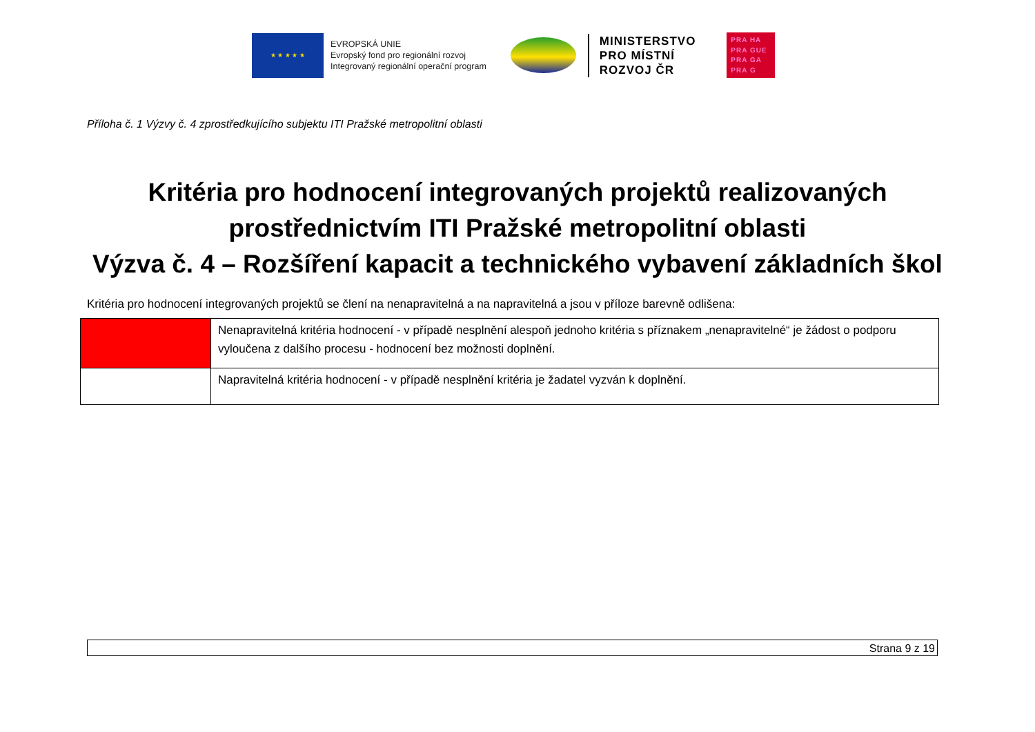★ ★ ★ ★ ★
EVROPSKÁ UNIE
Evropský fond pro regionální rozvoj
Integrovaný regionální operační program
MINISTERSTVO
PRO MÍSTNÍ
ROZVOJ ČR
PRA HA
PRA GUE
PRA GA
PRA G
Příloha č. 1 Výzvy č. 4 zprostředkujícího subjektu ITI Pražské metropolitní oblasti
Kritéria pro hodnocení integrovaných projektů realizovaných
prostřednictvím ITI Pražské metropolitní oblasti
Výzva č. 4 – Rozšíření kapacit a technického vybavení základních škol
Kritéria pro hodnocení integrovaných projektů se člení na nenapravitelná a na napravitelná a jsou v příloze barevně odlišena:
| | Nenapravitelná kritéria hodnocení - v případě nesplnění alespoň jednoho kritéria s příznakem „nenapravitelné“ je žádost o podporu vyloučena z dalšího procesu - hodnocení bez možnosti doplnění. |
| | Napravitelná kritéria hodnocení - v případě nesplnění kritéria je žadatel vyzván k doplnění. |
Strana 9 z 19